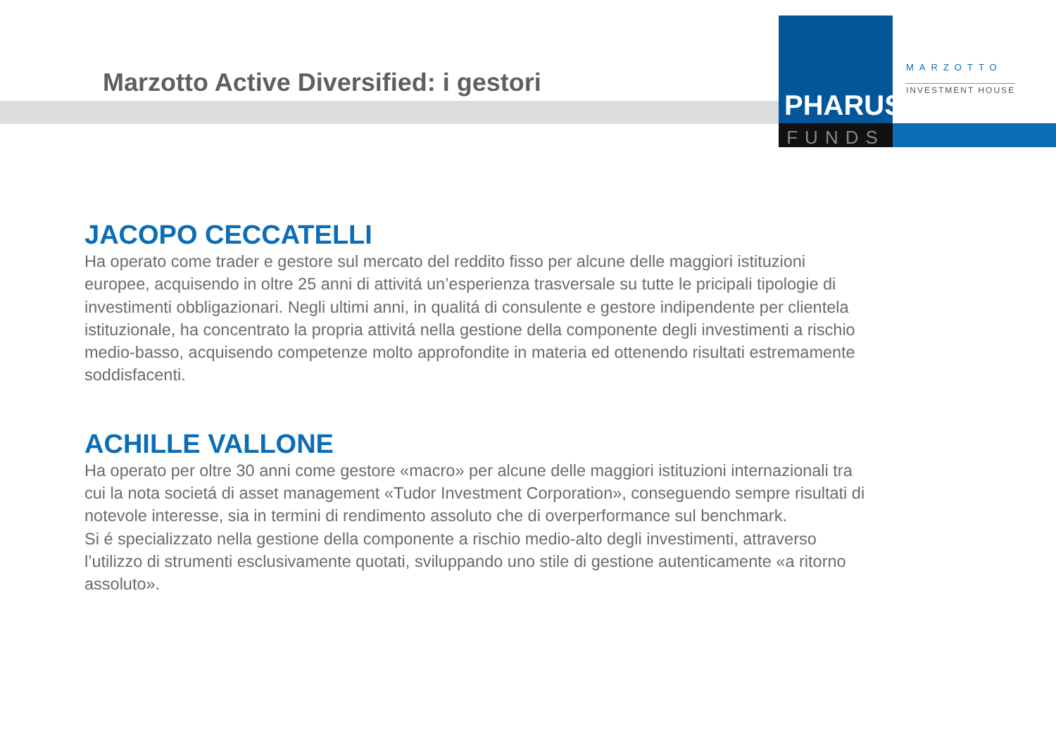Marzotto Active Diversified: i gestori
PHARUS
FUNDS
MARZOTTO
INVESTMENT HOUSE
JACOPO CECCATELLI
Ha operato come trader e gestore sul mercato del reddito fisso per alcune delle maggiori istituzioni europee, acquisendo in oltre 25 anni di attivitá un’esperienza trasversale su tutte le pricipali tipologie di investimenti obbligazionari. Negli ultimi anni, in qualitá di consulente e gestore indipendente per clientela istituzionale, ha concentrato la propria attivitá nella gestione della componente degli investimenti a rischio medio-basso, acquisendo competenze molto approfondite in materia ed ottenendo risultati estremamente soddisfacenti.
ACHILLE VALLONE
Ha operato per oltre 30 anni come gestore «macro» per alcune delle maggiori istituzioni internazionali tra cui la nota societá di asset management «Tudor Investment Corporation», conseguendo sempre risultati di notevole interesse, sia in termini di rendimento assoluto che di overperformance sul benchmark.
Si é specializzato nella gestione della componente a rischio medio-alto degli investimenti, attraverso l’utilizzo di strumenti esclusivamente quotati, sviluppando uno stile di gestione autenticamente «a ritorno assoluto».